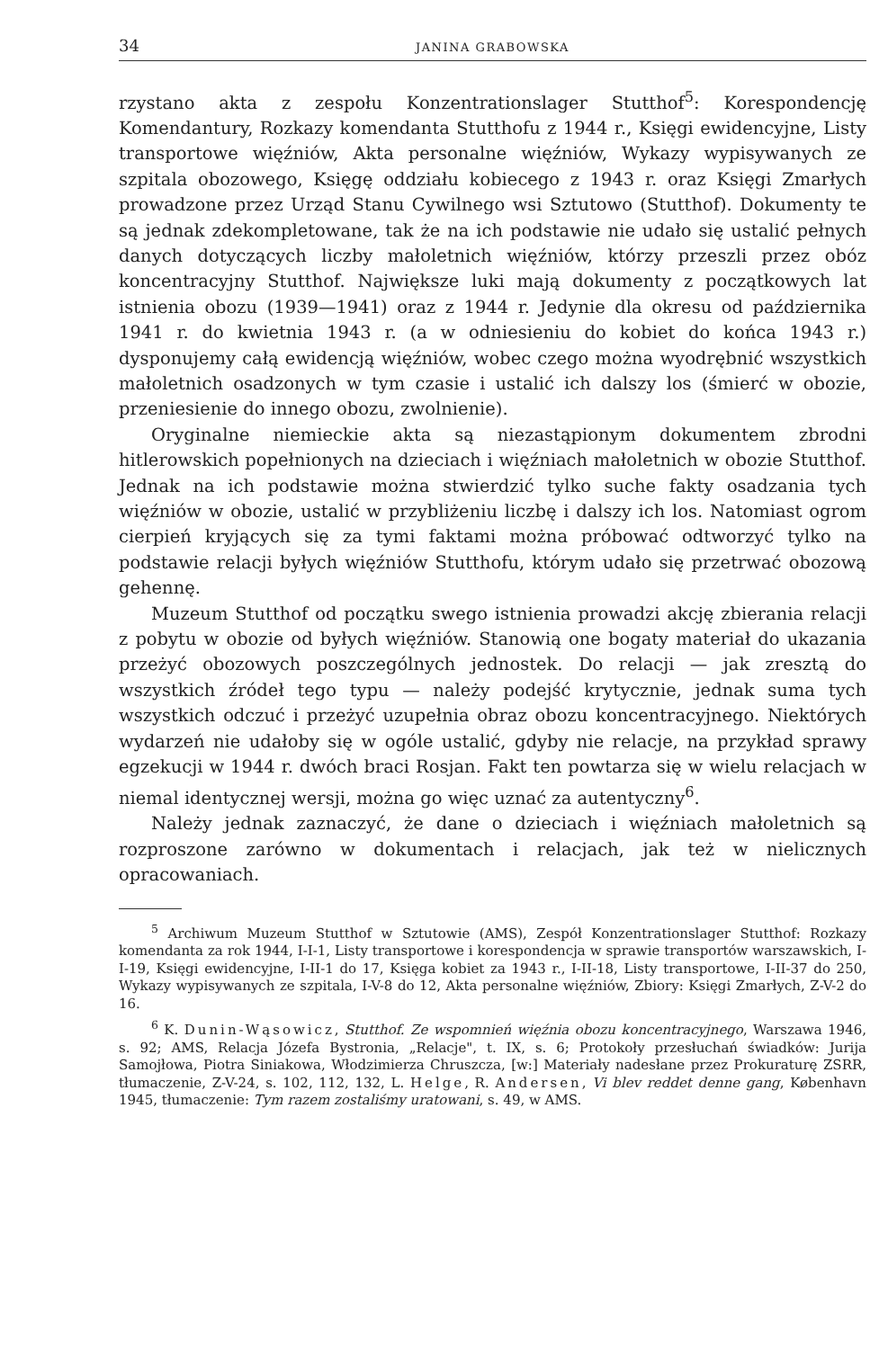34 JANINA GRABOWSKA
rzystano akta z zespołu Konzentrationslager Stutthof<sup>5</sup>: Korespondencję Komendantury, Rozkazy komendanta Stutthofu z 1944 r., Księgi ewidencyjne, Listy transportowe więźniów, Akta personalne więźniów, Wykazy wypisywanych ze szpitala obozowego, Księgę oddziału kobiecego z 1943 r. oraz Księgi Zmarłych prowadzone przez Urząd Stanu Cywilnego wsi Sztutowo (Stutthof). Dokumenty te są jednak zdekompletowane, tak że na ich podstawie nie udało się ustalić pełnych danych dotyczących liczby małoletnich więźniów, którzy przeszli przez obóz koncentracyjny Stutthof. Największe luki mają dokumenty z początkowych lat istnienia obozu (1939—1941) oraz z 1944 r. Jedynie dla okresu od października 1941 r. do kwietnia 1943 r. (a w odniesieniu do kobiet do końca 1943 r.) dysponujemy całą ewidencją więźniów, wobec czego można wyodrębnić wszystkich małoletnich osadzonych w tym czasie i ustalić ich dalszy los (śmierć w obozie, przeniesienie do innego obozu, zwolnienie).
Oryginalne niemieckie akta są niezastąpionym dokumentem zbrodni hitlerowskich popełnionych na dzieciach i więźniach małoletnich w obozie Stutthof. Jednak na ich podstawie można stwierdzić tylko suche fakty osadzania tych więźniów w obozie, ustalić w przybliżeniu liczbę i dalszy ich los. Natomiast ogrom cierpień kryjących się za tymi faktami można próbować odtworzyć tylko na podstawie relacji byłych więźniów Stutthofu, którym udało się przetrwać obozową gehennę.
Muzeum Stutthof od początku swego istnienia prowadzi akcję zbierania relacji z pobytu w obozie od byłych więźniów. Stanowią one bogaty materiał do ukazania przeżyć obozowych poszczególnych jednostek. Do relacji — jak zresztą do wszystkich źródeł tego typu — należy podejść krytycznie, jednak suma tych wszystkich odczuć i przeżyć uzupełnia obraz obozu koncentracyjnego. Niektórych wydarzeń nie udałoby się w ogóle ustalić, gdyby nie relacje, na przykład sprawy egzekucji w 1944 r. dwóch braci Rosjan. Fakt ten powtarza się w wielu relacjach w niemal identycznej wersji, można go więc uznać za autentyczny<sup>6</sup>.
Należy jednak zaznaczyć, że dane o dzieciach i więźniach małoletnich są rozproszone zarówno w dokumentach i relacjach, jak też w nielicznych opracowaniach.
<sup>5</sup> Archiwum Muzeum Stutthof w Sztutowie (AMS), Zespół Konzentrationslager Stutthof: Rozkazy komendanta za rok 1944, I-I-1, Listy transportowe i korespondencja w sprawie transportów warszawskich, I-I-19, Księgi ewidencyjne, I-II-1 do 17, Księga kobiet za 1943 r., I-II-18, Listy transportowe, I-II-37 do 250, Wykazy wypisywanych ze szpitala, I-V-8 do 12, Akta personalne więźniów, Zbiory: Księgi Zmarłych, Z-V-2 do 16.
<sup>6</sup> K. Dunin-Wąsowicz, Stutthof. Ze wspomnień więźnia obozu koncentracyjnego, Warszawa 1946, s. 92; AMS, Relacja Józefa Bystronia, „Relacje", t. IX, s. 6; Protokoły przesłuchań świadków: Jurija Samojłowa, Piotra Siniakowa, Włodzimierza Chruszcza, [w:] Materiały nadesłane przez Prokuraturę ZSRR, tłumaczenie, Z-V-24, s. 102, 112, 132, L. Helge, R. Andersen, Vi blev reddet denne gang, København 1945, tłumaczenie: Tym razem zostaliśmy uratowani, s. 49, w AMS.